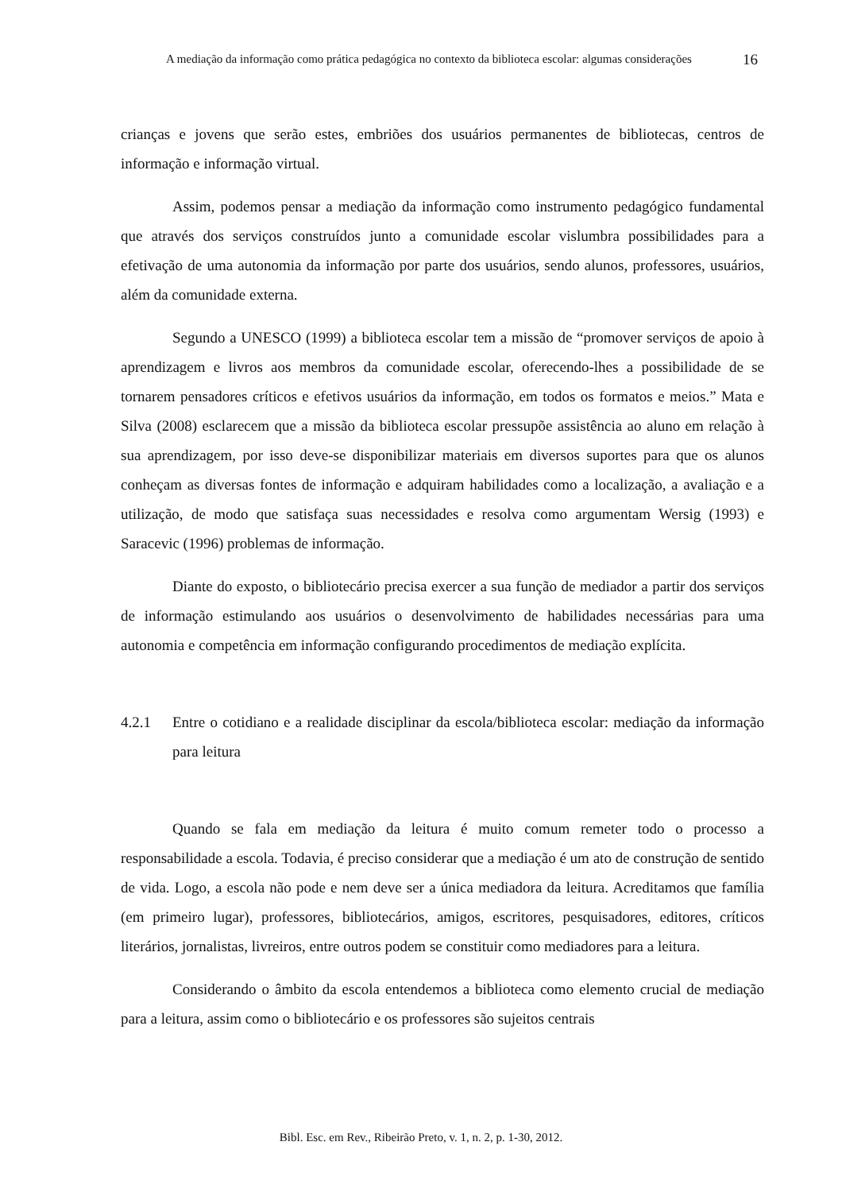A mediação da informação como prática pedagógica no contexto da biblioteca escolar: algumas considerações
16
crianças e jovens que serão estes, embriões dos usuários permanentes de bibliotecas, centros de informação e informação virtual.
Assim, podemos pensar a mediação da informação como instrumento pedagógico fundamental que através dos serviços construídos junto a comunidade escolar vislumbra possibilidades para a efetivação de uma autonomia da informação por parte dos usuários, sendo alunos, professores, usuários, além da comunidade externa.
Segundo a UNESCO (1999) a biblioteca escolar tem a missão de “promover serviços de apoio à aprendizagem e livros aos membros da comunidade escolar, oferecendo-lhes a possibilidade de se tornarem pensadores críticos e efetivos usuários da informação, em todos os formatos e meios.” Mata e Silva (2008) esclarecem que a missão da biblioteca escolar pressupõe assistência ao aluno em relação à sua aprendizagem, por isso deve-se disponibilizar materiais em diversos suportes para que os alunos conheçam as diversas fontes de informação e adquiram habilidades como a localização, a avaliação e a utilização, de modo que satisfaça suas necessidades e resolva como argumentam Wersig (1993) e Saracevic (1996) problemas de informação.
Diante do exposto, o bibliotecário precisa exercer a sua função de mediador a partir dos serviços de informação estimulando aos usuários o desenvolvimento de habilidades necessárias para uma autonomia e competência em informação configurando procedimentos de mediação explícita.
4.2.1 Entre o cotidiano e a realidade disciplinar da escola/biblioteca escolar: mediação da informação para leitura
Quando se fala em mediação da leitura é muito comum remeter todo o processo a responsabilidade a escola. Todavia, é preciso considerar que a mediação é um ato de construção de sentido de vida. Logo, a escola não pode e nem deve ser a única mediadora da leitura. Acreditamos que família (em primeiro lugar), professores, bibliotecários, amigos, escritores, pesquisadores, editores, críticos literários, jornalistas, livreiros, entre outros podem se constituir como mediadores para a leitura.
Considerando o âmbito da escola entendemos a biblioteca como elemento crucial de mediação para a leitura, assim como o bibliotecário e os professores são sujeitos centrais
Bibl. Esc. em Rev., Ribeirão Preto, v. 1, n. 2, p. 1-30, 2012.